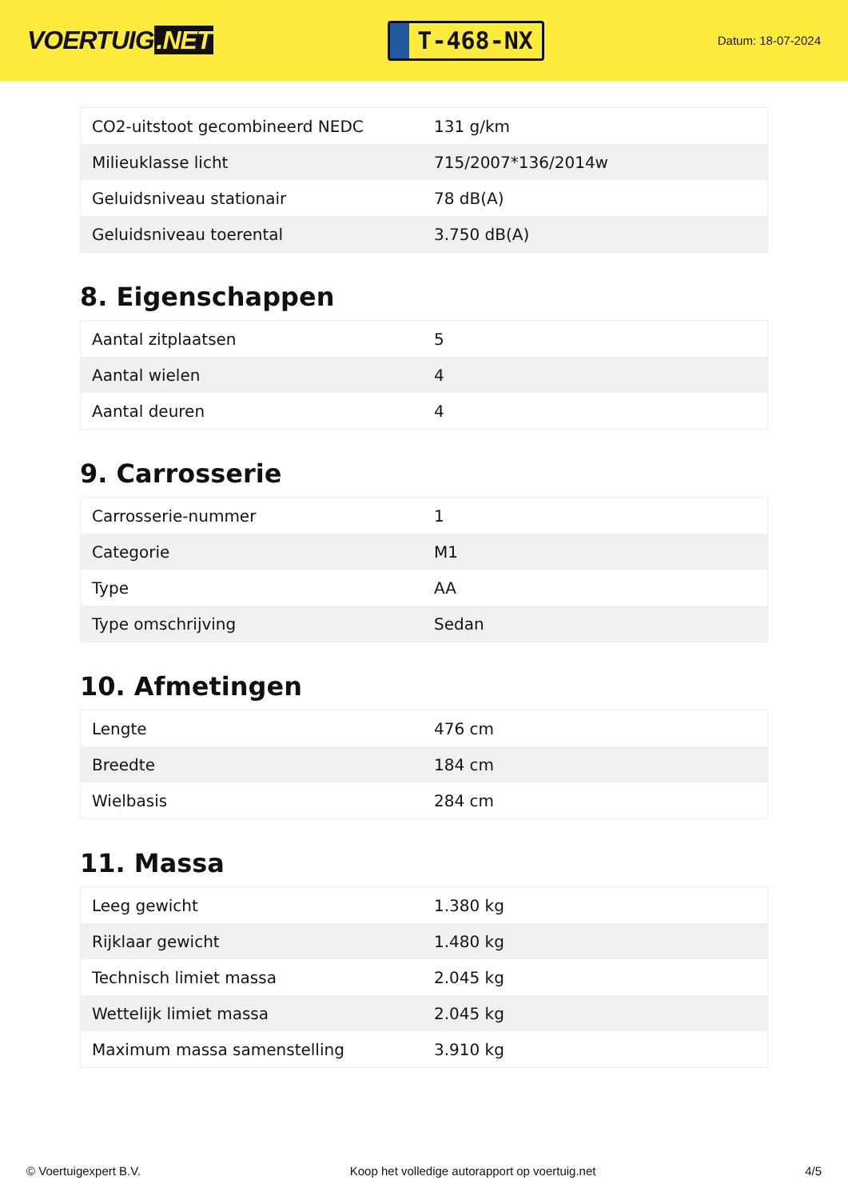VOERTUIG.NET
T-468-NX
Datum: 18-07-2024
| CO2-uitstoot gecombineerd NEDC | 131 g/km |
| Milieuklasse licht | 715/2007*136/2014w |
| Geluidsniveau stationair | 78 dB(A) |
| Geluidsniveau toerental | 3.750 dB(A) |
8. Eigenschappen
| Aantal zitplaatsen | 5 |
| Aantal wielen | 4 |
| Aantal deuren | 4 |
9. Carrosserie
| Carrosserie-nummer | 1 |
| Categorie | M1 |
| Type | AA |
| Type omschrijving | Sedan |
10. Afmetingen
| Lengte | 476 cm |
| Breedte | 184 cm |
| Wielbasis | 284 cm |
11. Massa
| Leeg gewicht | 1.380 kg |
| Rijklaar gewicht | 1.480 kg |
| Technisch limiet massa | 2.045 kg |
| Wettelijk limiet massa | 2.045 kg |
| Maximum massa samenstelling | 3.910 kg |
© Voertuigexpert B.V. Koop het volledige autorapport op voertuig.net 4/5